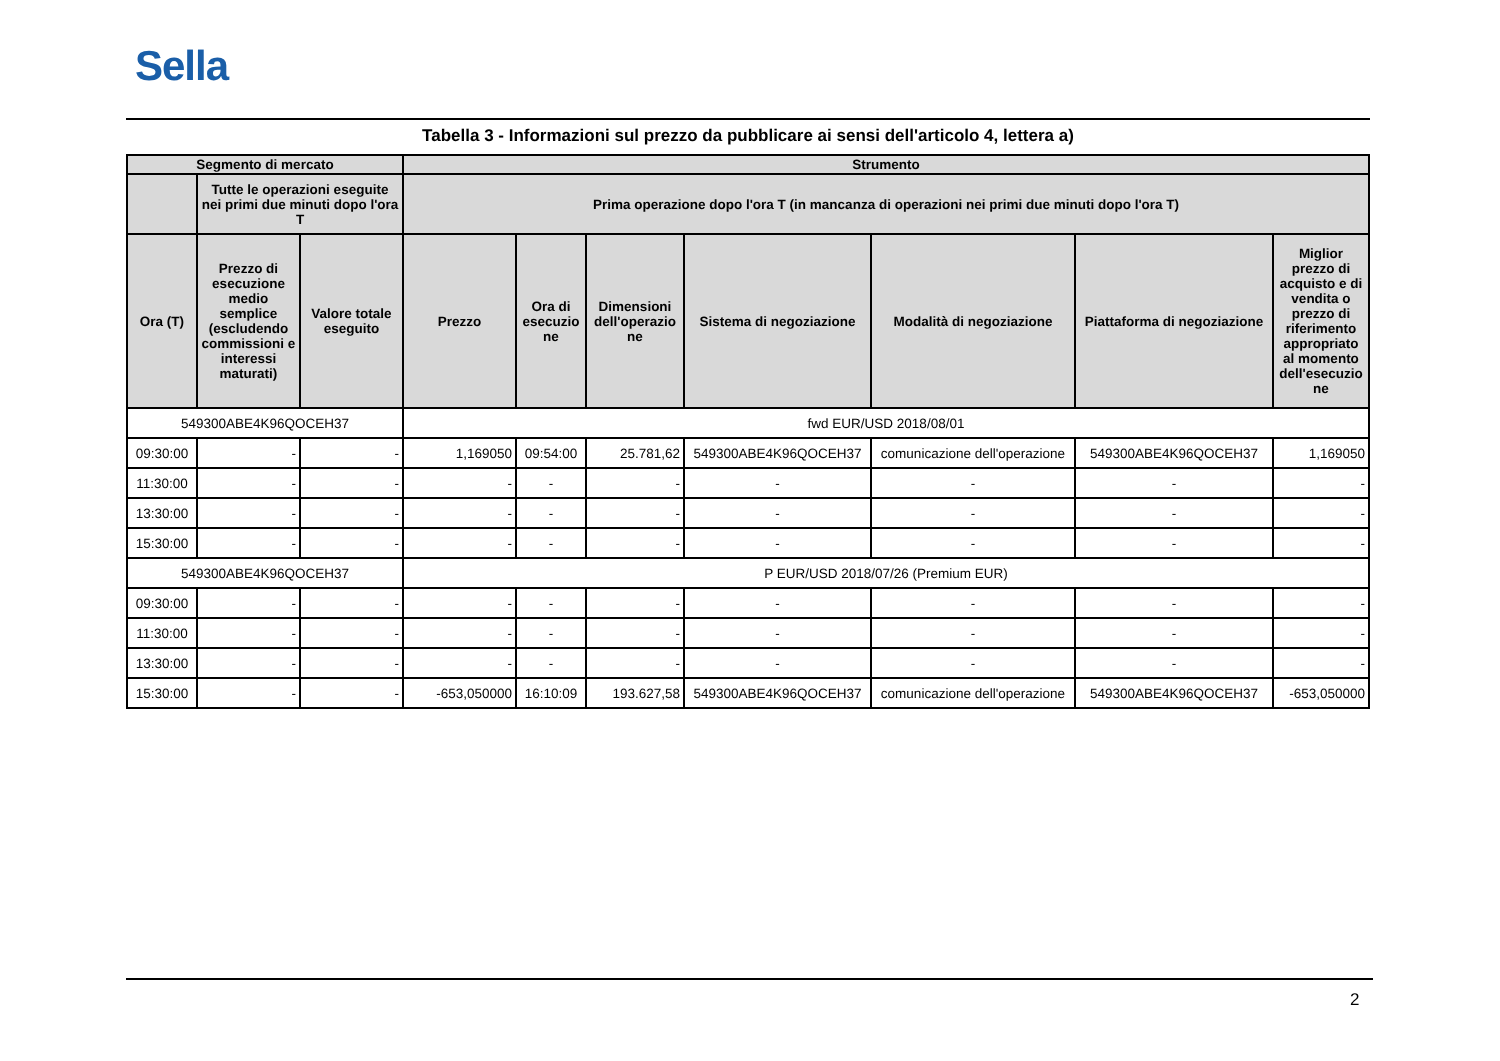Sella
Tabella 3 - Informazioni sul prezzo da pubblicare ai sensi dell'articolo 4, lettera a)
| Segmento di mercato | | | Strumento | | | | | | |
| --- | --- | --- | --- | --- | --- | --- | --- | --- | --- |
| | Tutte le operazioni eseguite nei primi due minuti dopo l'ora T | | Prima operazione dopo l'ora T (in mancanza di operazioni nei primi due minuti dopo l'ora T) | | | | | | |
| Ora (T) | Prezzo di esecuzione medio semplice (escludendo commissioni e interessi maturati) | Valore totale eseguito | Prezzo | Ora di esecuzio ne | Dimensioni dell'operazio ne | Sistema di negoziazione | Modalità di negoziazione | Piattaforma di negoziazione | Miglior prezzo di acquisto e di vendita o prezzo di riferimento appropriato al momento dell'esecuzio ne |
| 549300ABE4K96QOCEH37 | | | fwd EUR/USD 2018/08/01 | | | | | | |
| 09:30:00 | - | - | 1,169050 | 09:54:00 | 25.781,62 | 549300ABE4K96QOCEH37 | comunicazione dell'operazione | 549300ABE4K96QOCEH37 | 1,169050 |
| 11:30:00 | - | - | - | - | - | - | - | - | - |
| 13:30:00 | - | - | - | - | - | - | - | - | - |
| 15:30:00 | - | - | - | - | - | - | - | - | - |
| 549300ABE4K96QOCEH37 | | | P EUR/USD 2018/07/26 (Premium EUR) | | | | | | |
| 09:30:00 | - | - | - | - | - | - | - | - | - |
| 11:30:00 | - | - | - | - | - | - | - | - | - |
| 13:30:00 | - | - | - | - | - | - | - | - | - |
| 15:30:00 | - | - | -653,050000 | 16:10:09 | 193.627,58 | 549300ABE4K96QOCEH37 | comunicazione dell'operazione | 549300ABE4K96QOCEH37 | -653,050000 |
2